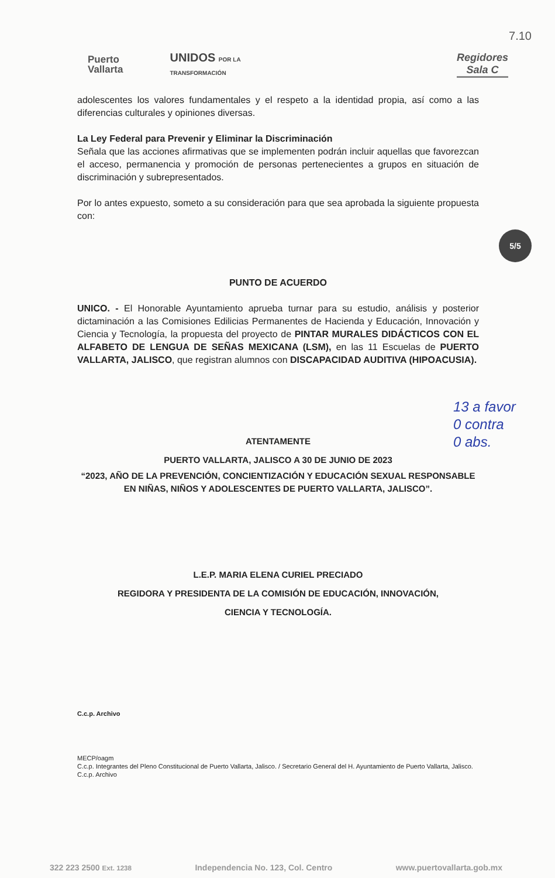7.10
Puerto
Vallarta
UNIDOS POR LA
TRANSFORMACIÓN
Regidores
Sala C
adolescentes los valores fundamentales y el respeto a la identidad propia, así como a las diferencias culturales y opiniones diversas.
La Ley Federal para Prevenir y Eliminar la Discriminación
Señala que las acciones afirmativas que se implementen podrán incluir aquellas que favorezcan el acceso, permanencia y promoción de personas pertenecientes a grupos en situación de discriminación y subrepresentados.
Por lo antes expuesto, someto a su consideración para que sea aprobada la siguiente propuesta con:
PUNTO DE ACUERDO
UNICO. - El Honorable Ayuntamiento aprueba turnar para su estudio, análisis y posterior dictaminación a las Comisiones Edilicias Permanentes de Hacienda y Educación, Innovación y Ciencia y Tecnología, la propuesta del proyecto de PINTAR MURALES DIDÁCTICOS CON EL ALFABETO DE LENGUA DE SEÑAS MEXICANA (LSM), en las 11 Escuelas de PUERTO VALLARTA, JALISCO, que registran alumnos con DISCAPACIDAD AUDITIVA (HIPOACUSIA).
ATENTAMENTE
PUERTO VALLARTA, JALISCO A 30 DE JUNIO DE 2023
“2023, AÑO DE LA PREVENCIÓN, CONCIENTIZACIÓN Y EDUCACIÓN SEXUAL RESPONSABLE EN NIÑAS, NIÑOS Y ADOLESCENTES DE PUERTO VALLARTA, JALISCO”.
L.E.P. MARIA ELENA CURIEL PRECIADO
REGIDORA Y PRESIDENTA DE LA COMISIÓN DE EDUCACIÓN, INNOVACIÓN,
CIENCIA Y TECNOLOGÍA.
C.c.p. Archivo
MECP/oagm
C.c.p. Integrantes del Pleno Constitucional de Puerto Vallarta, Jalisco. / Secretario General del H. Ayuntamiento de Puerto Vallarta, Jalisco.
C.c.p. Archivo
5/5
13 a favor
0 contra
0 abs.
322 223 2500 Ext. 1238 Independencia No. 123, Col. Centro www.puertovallarta.gob.mx